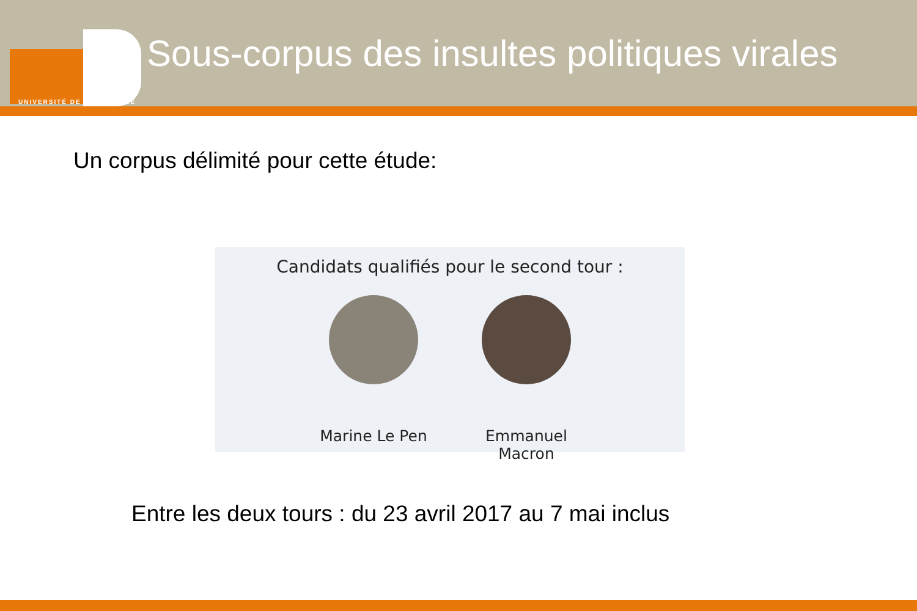UNIVERSITÉ DE BOURGOGNE
Sous-corpus des insultes politiques virales
Un corpus délimité pour cette étude:
Candidats qualifiés pour le second tour :
Marine Le Pen Emmanuel Macron
Entre les deux tours : du 23 avril 2017 au 7 mai inclus